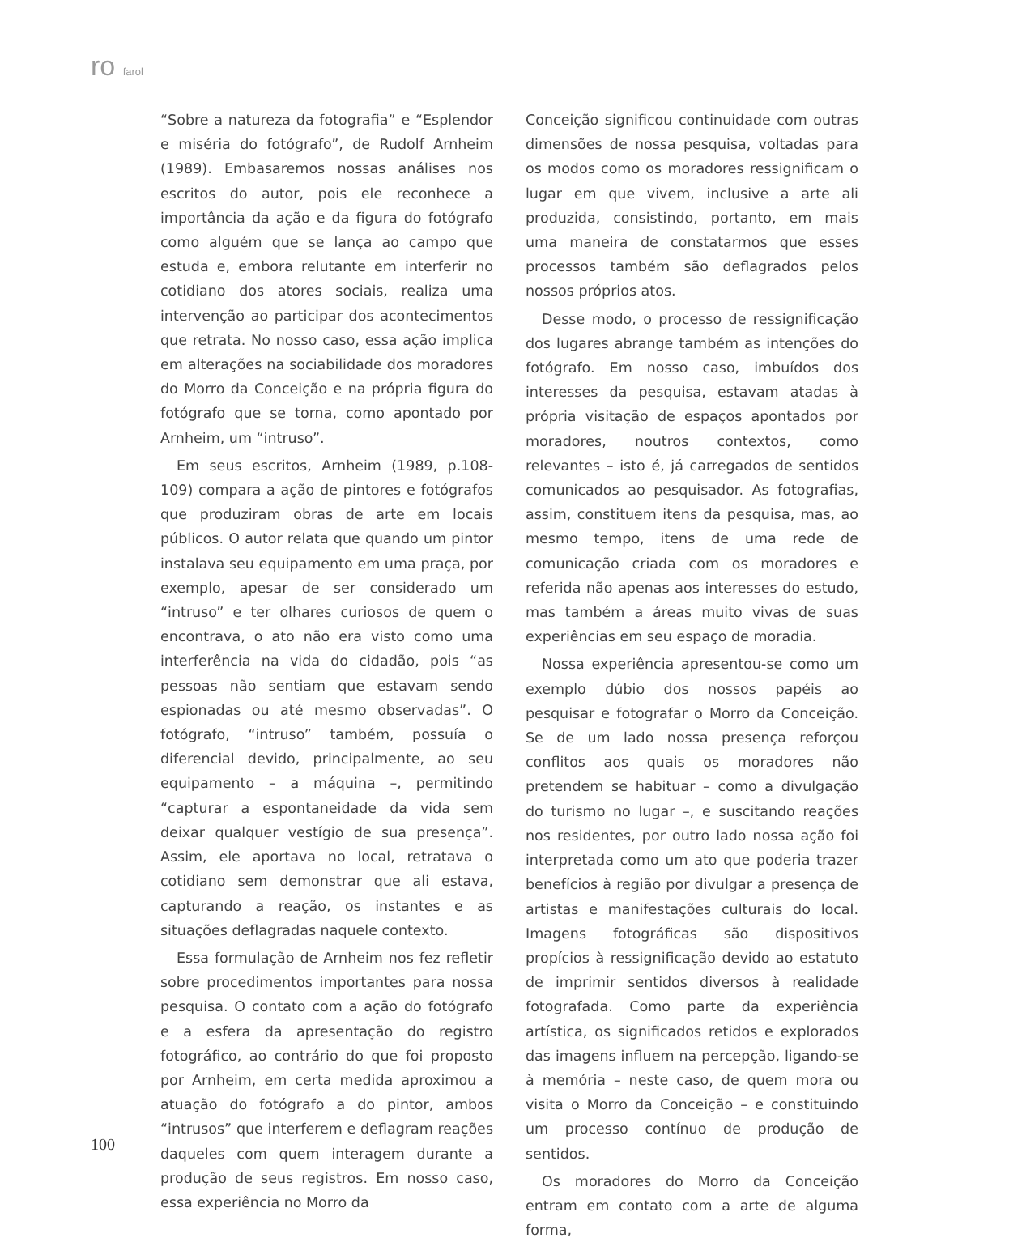ro farol
“Sobre a natureza da fotografia” e “Esplendor e miséria do fotógrafo”, de Rudolf Arnheim (1989). Embasaremos nossas análises nos escritos do autor, pois ele reconhece a importância da ação e da figura do fotógrafo como alguém que se lança ao campo que estuda e, embora relutante em interferir no cotidiano dos atores sociais, realiza uma intervenção ao participar dos acontecimentos que retrata. No nosso caso, essa ação implica em alterações na sociabilidade dos moradores do Morro da Conceição e na própria figura do fotógrafo que se torna, como apontado por Arnheim, um “intruso”.
Em seus escritos, Arnheim (1989, p.108-109) compara a ação de pintores e fotógrafos que produziram obras de arte em locais públicos. O autor relata que quando um pintor instalava seu equipamento em uma praça, por exemplo, apesar de ser considerado um “intruso” e ter olhares curiosos de quem o encontrava, o ato não era visto como uma interferência na vida do cidadão, pois “as pessoas não sentiam que estavam sendo espionadas ou até mesmo observadas”. O fotógrafo, “intruso” também, possuía o diferencial devido, principalmente, ao seu equipamento – a máquina –, permitindo “capturar a espontaneidade da vida sem deixar qualquer vestígio de sua presença”. Assim, ele aportava no local, retratava o cotidiano sem demonstrar que ali estava, capturando a reação, os instantes e as situações deflagradas naquele contexto.
Essa formulação de Arnheim nos fez refletir sobre procedimentos importantes para nossa pesquisa. O contato com a ação do fotógrafo e a esfera da apresentação do registro fotográfico, ao contrário do que foi proposto por Arnheim, em certa medida aproximou a atuação do fotógrafo a do pintor, ambos “intrusos” que interferem e deflagram reações daqueles com quem interagem durante a produção de seus registros. Em nosso caso, essa experiência no Morro da
Conceição significou continuidade com outras dimensões de nossa pesquisa, voltadas para os modos como os moradores ressignificam o lugar em que vivem, inclusive a arte ali produzida, consistindo, portanto, em mais uma maneira de constatarmos que esses processos também são deflagrados pelos nossos próprios atos.
Desse modo, o processo de ressignificação dos lugares abrange também as intenções do fotógrafo. Em nosso caso, imbuídos dos interesses da pesquisa, estavam atadas à própria visitação de espaços apontados por moradores, noutros contextos, como relevantes – isto é, já carregados de sentidos comunicados ao pesquisador. As fotografias, assim, constituem itens da pesquisa, mas, ao mesmo tempo, itens de uma rede de comunicação criada com os moradores e referida não apenas aos interesses do estudo, mas também a áreas muito vivas de suas experiências em seu espaço de moradia.
Nossa experiência apresentou-se como um exemplo dúbio dos nossos papéis ao pesquisar e fotografar o Morro da Conceição. Se de um lado nossa presença reforçou conflitos aos quais os moradores não pretendem se habituar – como a divulgação do turismo no lugar –, e suscitando reações nos residentes, por outro lado nossa ação foi interpretada como um ato que poderia trazer benefícios à região por divulgar a presença de artistas e manifestações culturais do local. Imagens fotográficas são dispositivos propícios à ressignificação devido ao estatuto de imprimir sentidos diversos à realidade fotografada. Como parte da experiência artística, os significados retidos e explorados das imagens influem na percepção, ligando-se à memória – neste caso, de quem mora ou visita o Morro da Conceição – e constituindo um processo contínuo de produção de sentidos.
Os moradores do Morro da Conceição entram em contato com a arte de alguma forma,
100